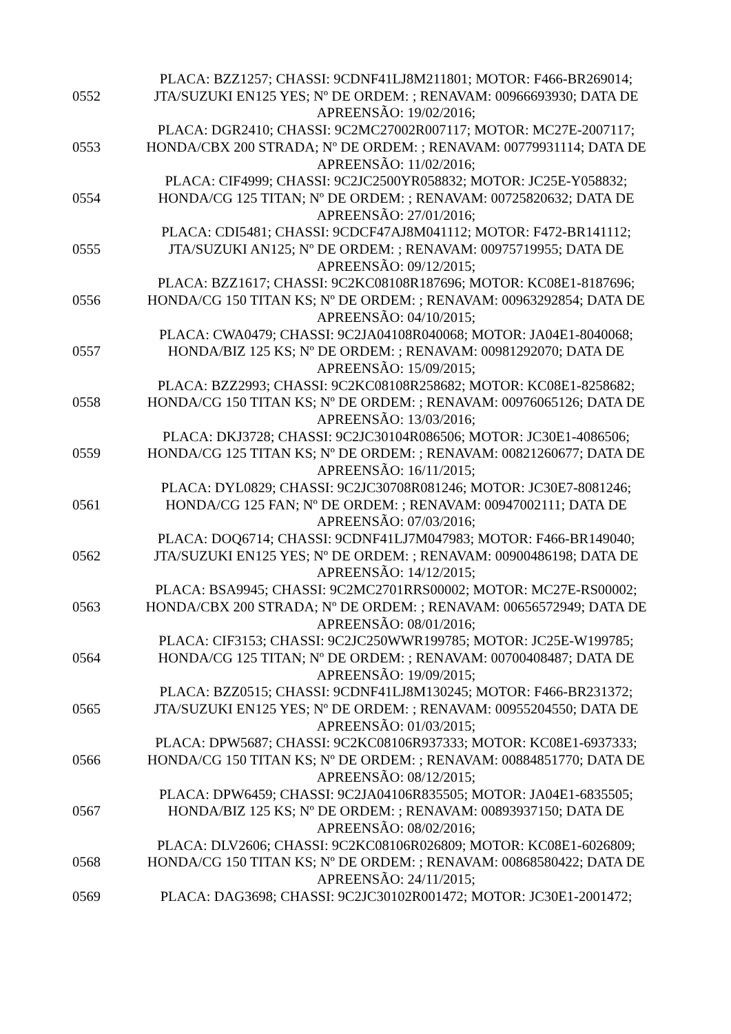| 0552 | PLACA: BZZ1257; CHASSI: 9CDNF41LJ8M211801; MOTOR: F466-BR269014; JTA/SUZUKI EN125 YES; Nº DE ORDEM: ; RENAVAM: 00966693930; DATA DE APREENSÃO: 19/02/2016; |
| 0553 | PLACA: DGR2410; CHASSI: 9C2MC27002R007117; MOTOR: MC27E-2007117; HONDA/CBX 200 STRADA; Nº DE ORDEM: ; RENAVAM: 00779931114; DATA DE APREENSÃO: 11/02/2016; |
| 0554 | PLACA: CIF4999; CHASSI: 9C2JC2500YR058832; MOTOR: JC25E-Y058832; HONDA/CG 125 TITAN; Nº DE ORDEM: ; RENAVAM: 00725820632; DATA DE APREENSÃO: 27/01/2016; |
| 0555 | PLACA: CDI5481; CHASSI: 9CDCF47AJ8M041112; MOTOR: F472-BR141112; JTA/SUZUKI AN125; Nº DE ORDEM: ; RENAVAM: 00975719955; DATA DE APREENSÃO: 09/12/2015; |
| 0556 | PLACA: BZZ1617; CHASSI: 9C2KC08108R187696; MOTOR: KC08E1-8187696; HONDA/CG 150 TITAN KS; Nº DE ORDEM: ; RENAVAM: 00963292854; DATA DE APREENSÃO: 04/10/2015; |
| 0557 | PLACA: CWA0479; CHASSI: 9C2JA04108R040068; MOTOR: JA04E1-8040068; HONDA/BIZ 125 KS; Nº DE ORDEM: ; RENAVAM: 00981292070; DATA DE APREENSÃO: 15/09/2015; |
| 0558 | PLACA: BZZ2993; CHASSI: 9C2KC08108R258682; MOTOR: KC08E1-8258682; HONDA/CG 150 TITAN KS; Nº DE ORDEM: ; RENAVAM: 00976065126; DATA DE APREENSÃO: 13/03/2016; |
| 0559 | PLACA: DKJ3728; CHASSI: 9C2JC30104R086506; MOTOR: JC30E1-4086506; HONDA/CG 125 TITAN KS; Nº DE ORDEM: ; RENAVAM: 00821260677; DATA DE APREENSÃO: 16/11/2015; |
| 0561 | PLACA: DYL0829; CHASSI: 9C2JC30708R081246; MOTOR: JC30E7-8081246; HONDA/CG 125 FAN; Nº DE ORDEM: ; RENAVAM: 00947002111; DATA DE APREENSÃO: 07/03/2016; |
| 0562 | PLACA: DOQ6714; CHASSI: 9CDNF41LJ7M047983; MOTOR: F466-BR149040; JTA/SUZUKI EN125 YES; Nº DE ORDEM: ; RENAVAM: 00900486198; DATA DE APREENSÃO: 14/12/2015; |
| 0563 | PLACA: BSA9945; CHASSI: 9C2MC2701RRS00002; MOTOR: MC27E-RS00002; HONDA/CBX 200 STRADA; Nº DE ORDEM: ; RENAVAM: 00656572949; DATA DE APREENSÃO: 08/01/2016; |
| 0564 | PLACA: CIF3153; CHASSI: 9C2JC250WWR199785; MOTOR: JC25E-W199785; HONDA/CG 125 TITAN; Nº DE ORDEM: ; RENAVAM: 00700408487; DATA DE APREENSÃO: 19/09/2015; |
| 0565 | PLACA: BZZ0515; CHASSI: 9CDNF41LJ8M130245; MOTOR: F466-BR231372; JTA/SUZUKI EN125 YES; Nº DE ORDEM: ; RENAVAM: 00955204550; DATA DE APREENSÃO: 01/03/2015; |
| 0566 | PLACA: DPW5687; CHASSI: 9C2KC08106R937333; MOTOR: KC08E1-6937333; HONDA/CG 150 TITAN KS; Nº DE ORDEM: ; RENAVAM: 00884851770; DATA DE APREENSÃO: 08/12/2015; |
| 0567 | PLACA: DPW6459; CHASSI: 9C2JA04106R835505; MOTOR: JA04E1-6835505; HONDA/BIZ 125 KS; Nº DE ORDEM: ; RENAVAM: 00893937150; DATA DE APREENSÃO: 08/02/2016; |
| 0568 | PLACA: DLV2606; CHASSI: 9C2KC08106R026809; MOTOR: KC08E1-6026809; HONDA/CG 150 TITAN KS; Nº DE ORDEM: ; RENAVAM: 00868580422; DATA DE APREENSÃO: 24/11/2015; |
| 0569 | PLACA: DAG3698; CHASSI: 9C2JC30102R001472; MOTOR: JC30E1-2001472; |